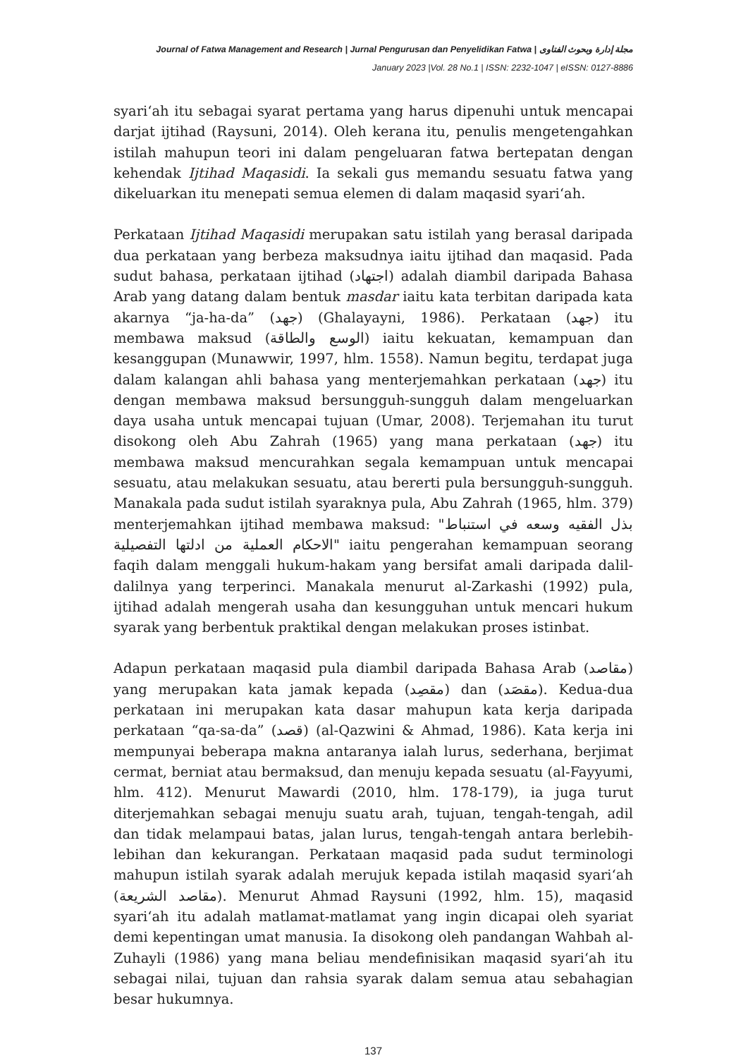Journal of Fatwa Management and Research | Jurnal Pengurusan dan Penyelidikan Fatwa | مجلة إدارة وبحوث الفتاوى
January 2023 |Vol. 28 No.1 | ISSN: 2232-1047 | eISSN: 0127-8886
syari‘ah itu sebagai syarat pertama yang harus dipenuhi untuk mencapai darjat ijtihad (Raysuni, 2014). Oleh kerana itu, penulis mengetengahkan istilah mahupun teori ini dalam pengeluaran fatwa bertepatan dengan kehendak Ijtihad Maqasidi. Ia sekali gus memandu sesuatu fatwa yang dikeluarkan itu menepati semua elemen di dalam maqasid syari‘ah.
Perkataan Ijtihad Maqasidi merupakan satu istilah yang berasal daripada dua perkataan yang berbeza maksudnya iaitu ijtihad dan maqasid. Pada sudut bahasa, perkataan ijtihad (اجتهاد) adalah diambil daripada Bahasa Arab yang datang dalam bentuk masdar iaitu kata terbitan daripada kata akarnya “ja-ha-da” (جهد) (Ghalayayni, 1986). Perkataan (جهد) itu membawa maksud (الوسع والطاقة) iaitu kekuatan, kemampuan dan kesanggupan (Munawwir, 1997, hlm. 1558). Namun begitu, terdapat juga dalam kalangan ahli bahasa yang menterjemahkan perkataan (جهد) itu dengan membawa maksud bersungguh-sungguh dalam mengeluarkan daya usaha untuk mencapai tujuan (Umar, 2008). Terjemahan itu turut disokong oleh Abu Zahrah (1965) yang mana perkataan (جهد) itu membawa maksud mencurahkan segala kemampuan untuk mencapai sesuatu, atau melakukan sesuatu, atau bererti pula bersungguh-sungguh. Manakala pada sudut istilah syaraknya pula, Abu Zahrah (1965, hlm. 379) menterjemahkan ijtihad membawa maksud: "بذل الفقيه وسعه في استنباط الاحكام العملية من ادلتها التفصيلية" iaitu pengerahan kemampuan seorang faqih dalam menggali hukum-hakam yang bersifat amali daripada dalil-dalilnya yang terperinci. Manakala menurut al-Zarkashi (1992) pula, ijtihad adalah mengerah usaha dan kesungguhan untuk mencari hukum syarak yang berbentuk praktikal dengan melakukan proses istinbat.
Adapun perkataan maqasid pula diambil daripada Bahasa Arab (مقاصد) yang merupakan kata jamak kepada (مقصِد) dan (مقصَد). Kedua-dua perkataan ini merupakan kata dasar mahupun kata kerja daripada perkataan “qa-sa-da” (قصد) (al-Qazwini & Ahmad, 1986). Kata kerja ini mempunyai beberapa makna antaranya ialah lurus, sederhana, berjimat cermat, berniat atau bermaksud, dan menuju kepada sesuatu (al-Fayyumi, hlm. 412). Menurut Mawardi (2010, hlm. 178-179), ia juga turut diterjemahkan sebagai menuju suatu arah, tujuan, tengah-tengah, adil dan tidak melampaui batas, jalan lurus, tengah-tengah antara berlebih-lebihan dan kekurangan. Perkataan maqasid pada sudut terminologi mahupun istilah syarak adalah merujuk kepada istilah maqasid syari‘ah (مقاصد الشريعة). Menurut Ahmad Raysuni (1992, hlm. 15), maqasid syari‘ah itu adalah matlamat-matlamat yang ingin dicapai oleh syariat demi kepentingan umat manusia. Ia disokong oleh pandangan Wahbah al-Zuhayli (1986) yang mana beliau mendefinisikan maqasid syari‘ah itu sebagai nilai, tujuan dan rahsia syarak dalam semua atau sebahagian besar hukumnya.
137